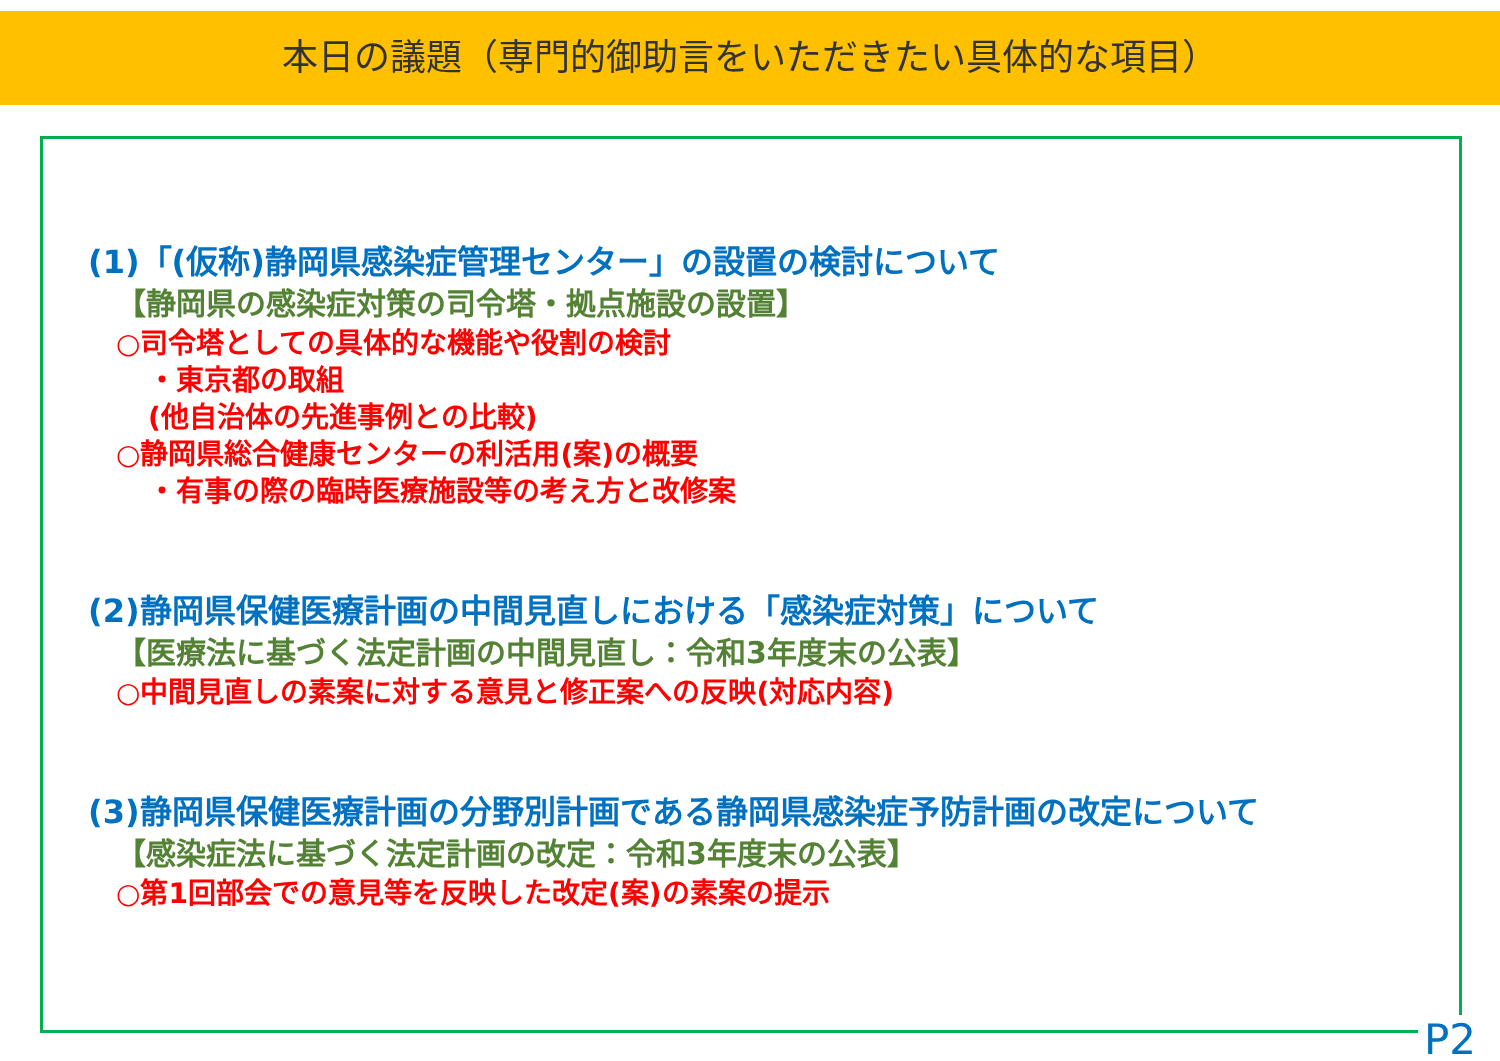本日の議題（専門的御助言をいただきたい具体的な項目）
(1)「(仮称)静岡県感染症管理センター」の設置の検討について
【静岡県の感染症対策の司令塔・拠点施設の設置】
○司令塔としての具体的な機能や役割の検討
・東京都の取組
(他自治体の先進事例との比較)
○静岡県総合健康センターの利活用(案)の概要
・有事の際の臨時医療施設等の考え方と改修案
(2)静岡県保健医療計画の中間見直しにおける「感染症対策」について
【医療法に基づく法定計画の中間見直し：令和3年度末の公表】
○中間見直しの素案に対する意見と修正案への反映(対応内容)
(3)静岡県保健医療計画の分野別計画である静岡県感染症予防計画の改定について
【感染症法に基づく法定計画の改定：令和3年度末の公表】
○第1回部会での意見等を反映した改定(案)の素案の提示
P2